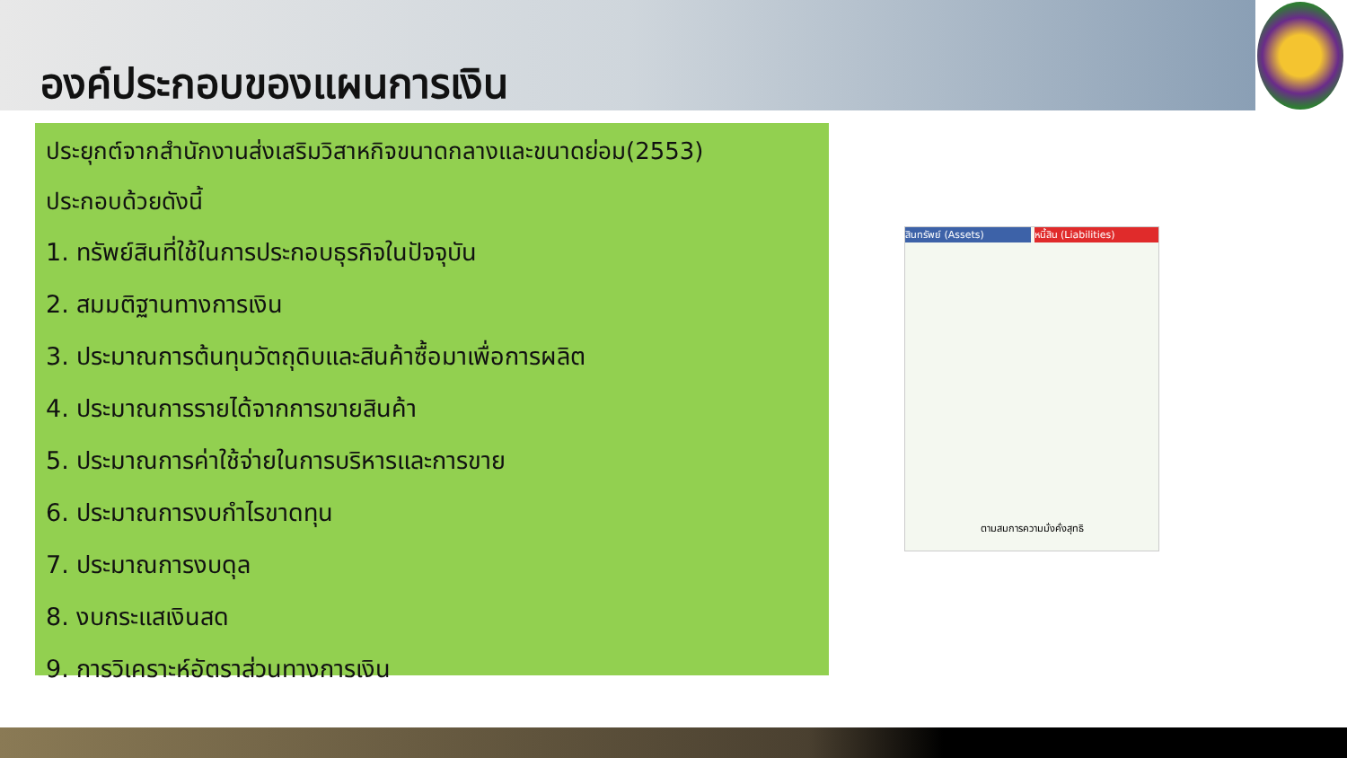องค์ประกอบของแผนการเงิน
ประยุกต์จากสำนักงานส่งเสริมวิสาหกิจขนาดกลางและขนาดย่อม(2553)
ประกอบด้วยดังนี้
1. ทรัพย์สินที่ใช้ในการประกอบธุรกิจในปัจจุบัน
2. สมมติฐานทางการเงิน
3. ประมาณการต้นทุนวัตถุดิบและสินค้าซื้อมาเพื่อการผลิต
4. ประมาณการรายได้จากการขายสินค้า
5. ประมาณการค่าใช้จ่ายในการบริหารและการขาย
6. ประมาณการงบกำไรขาดทุน
7. ประมาณการงบดุล
8. งบกระแสเงินสด
9. การวิเคราะห์อัตราส่วนทางการเงิน
สินทรัพย์ (Assets) หนี้สิน (Liabilities)
ตามสมการความมั่งคั่งสุทธิ